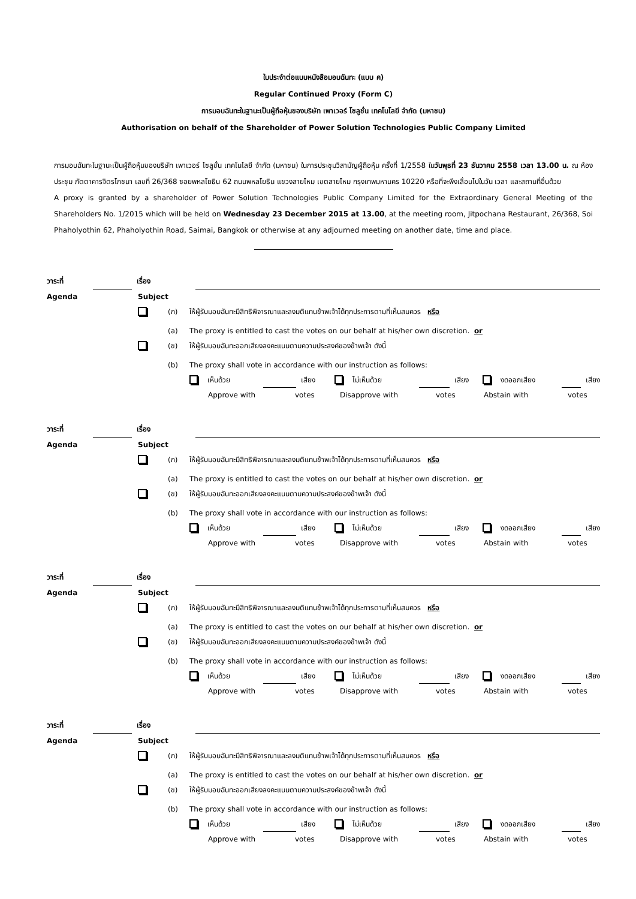ใบประจำต่อแบบหนังสือมอบฉันทะ (แบบ ค)
Regular Continued Proxy (Form C)
การมอบฉันทะในฐานะเป็นผู้ถือหุ้นของบริษัท เพาเวอร์ โซลูชั่น เทคโนโลยี จำกัด (มหาชน)
Authorisation on behalf of the Shareholder of Power Solution Technologies Public Company Limited
การมอบฉันทะในฐานะเป็นผู้ถือหุ้นของบริษัท เพาเวอร์ โซลูชั่น เทคโนโลยี จำกัด (มหาชน) ในการประชุมวิสามัญผู้ถือหุ้น ครั้งที่ 1/2558 ในวันพุธที่ 23 ธันวาคม 2558 เวลา 13.00 น. ณ ห้องประชุม ภัตตาคารจิตรโภชนา เลขที่ 26/368 ซอยพหลโยธิน 62 ถนนพหลโยธิน แขวงสายไหม เขตสายไหม กรุงเทพมหานคร 10220 หรือที่จะพึงเลื่อนไปในวัน เวลา และสถานที่อื่นด้วย
A proxy is granted by a shareholder of Power Solution Technologies Public Company Limited for the Extraordinary General Meeting of the Shareholders No. 1/2015 which will be held on Wednesday 23 December 2015 at 13.00, at the meeting room, Jitpochana Restaurant, 26/368, Soi Phaholyothin 62, Phaholyothin Road, Saimai, Bangkok or otherwise at any adjourned meeting on another date, time and place.
วาระที่ เรื่อง
Agenda Subject
(ก) ให้ผู้รับมอบฉันทะมีสิทธิพิจารณาและลงมติแทนข้าพเจ้าได้ทุกประการตามที่เห็นสมควร หรือ
(a) The proxy is entitled to cast the votes on our behalf at his/her own discretion. or
(ข) ให้ผู้รับมอบฉันทะออกเสียงลงคะแนนตามความประสงค์ของข้าพเจ้า ดังนี้
(b) The proxy shall vote in accordance with our instruction as follows:
เห็นด้วย เสียง ไม่เห็นด้วย เสียง งดออกเสียง เสียง
Approve with votes Disapprove with votes Abstain with votes
วาระที่ เรื่อง
Agenda Subject
(ก) ให้ผู้รับมอบฉันทะมีสิทธิพิจารณาและลงมติแทนข้าพเจ้าได้ทุกประการตามที่เห็นสมควร หรือ
(a) The proxy is entitled to cast the votes on our behalf at his/her own discretion. or
(ข) ให้ผู้รับมอบฉันทะออกเสียงลงคะแนนตามความประสงค์ของข้าพเจ้า ดังนี้
(b) The proxy shall vote in accordance with our instruction as follows:
เห็นด้วย เสียง ไม่เห็นด้วย เสียง งดออกเสียง เสียง
Approve with votes Disapprove with votes Abstain with votes
วาระที่ เรื่อง
Agenda Subject
(ก) ให้ผู้รับมอบฉันทะมีสิทธิพิจารณาและลงมติแทนข้าพเจ้าได้ทุกประการตามที่เห็นสมควร หรือ
(a) The proxy is entitled to cast the votes on our behalf at his/her own discretion. or
(ข) ให้ผู้รับมอบฉันทะออกเสียงลงคะแนนตามความประสงค์ของข้าพเจ้า ดังนี้
(b) The proxy shall vote in accordance with our instruction as follows:
เห็นด้วย เสียง ไม่เห็นด้วย เสียง งดออกเสียง เสียง
Approve with votes Disapprove with votes Abstain with votes
วาระที่ เรื่อง
Agenda Subject
(ก) ให้ผู้รับมอบฉันทะมีสิทธิพิจารณาและลงมติแทนข้าพเจ้าได้ทุกประการตามที่เห็นสมควร หรือ
(a) The proxy is entitled to cast the votes on our behalf at his/her own discretion. or
(ข) ให้ผู้รับมอบฉันทะออกเสียงลงคะแนนตามความประสงค์ของข้าพเจ้า ดังนี้
(b) The proxy shall vote in accordance with our instruction as follows:
เห็นด้วย เสียง ไม่เห็นด้วย เสียง งดออกเสียง เสียง
Approve with votes Disapprove with votes Abstain with votes